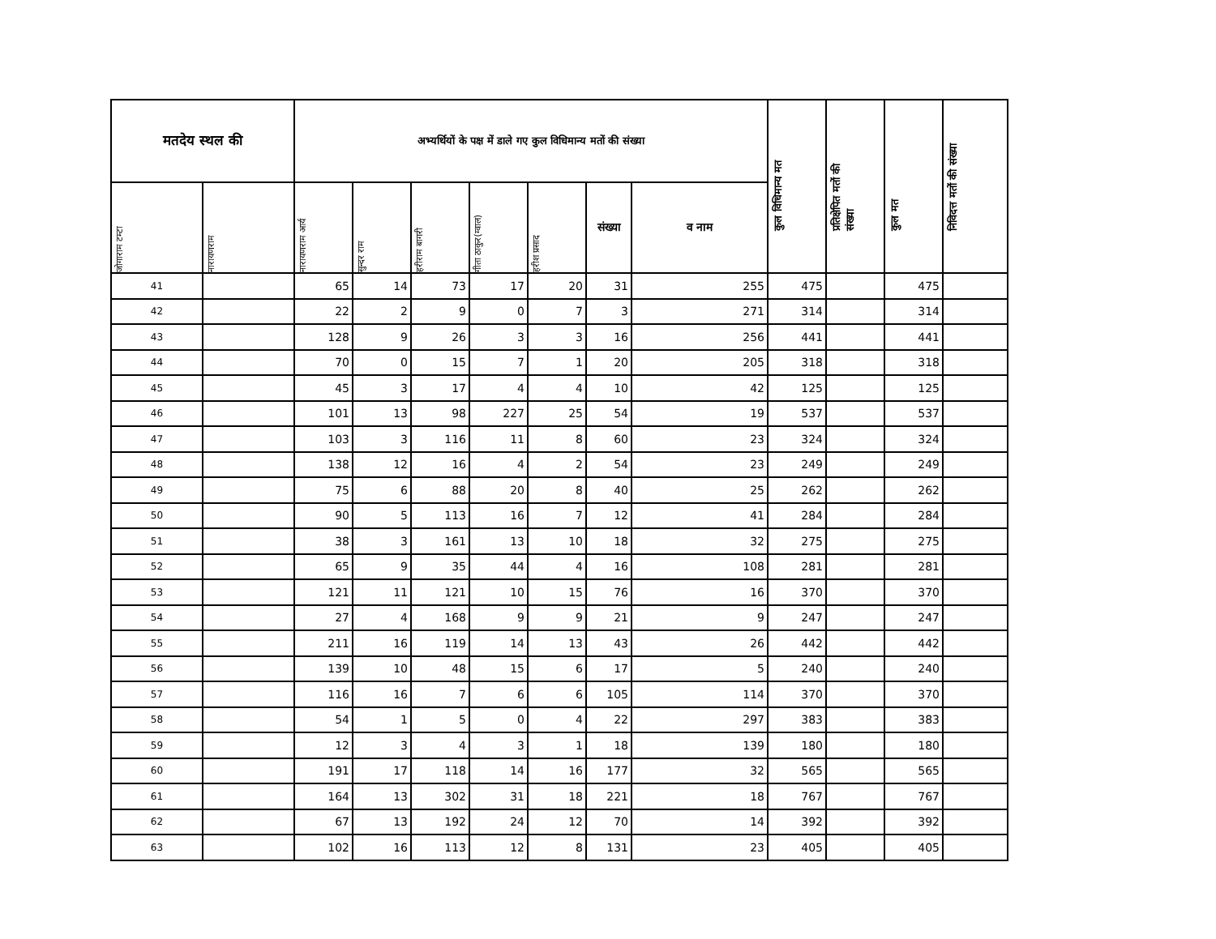| मतदेय स्थल की | | अभ्यर्थियों के पक्ष में डाले गए कुल विधिमान्य मतों की संख्या | | | | | | | कुल विधिमान्य मत | प्रतिक्षेपित मतों की संख्या | कुल मत | निविदत्त मतों की संख्या |
| --- | --- | --- | --- | --- | --- | --- | --- | --- | --- | --- | --- | --- |
| | जोगाराम टम्टा | नारायणराम | नारायणराम आर्य | सुन्दर राम | हरीराम बागरी | गीता ठाकुर(ग्वाल) | हरीश प्रसाद | | | | | |
| संख्या | | | | | | | | व नाम | | | | |
| 41 | | 65 | 14 | 73 | 17 | 20 | 31 | 255 | 475 | | 475 | |
| 42 | | 22 | 2 | 9 | 0 | 7 | 3 | 271 | 314 | | 314 | |
| 43 | | 128 | 9 | 26 | 3 | 3 | 16 | 256 | 441 | | 441 | |
| 44 | | 70 | 0 | 15 | 7 | 1 | 20 | 205 | 318 | | 318 | |
| 45 | | 45 | 3 | 17 | 4 | 4 | 10 | 42 | 125 | | 125 | |
| 46 | | 101 | 13 | 98 | 227 | 25 | 54 | 19 | 537 | | 537 | |
| 47 | | 103 | 3 | 116 | 11 | 8 | 60 | 23 | 324 | | 324 | |
| 48 | | 138 | 12 | 16 | 4 | 2 | 54 | 23 | 249 | | 249 | |
| 49 | | 75 | 6 | 88 | 20 | 8 | 40 | 25 | 262 | | 262 | |
| 50 | | 90 | 5 | 113 | 16 | 7 | 12 | 41 | 284 | | 284 | |
| 51 | | 38 | 3 | 161 | 13 | 10 | 18 | 32 | 275 | | 275 | |
| 52 | | 65 | 9 | 35 | 44 | 4 | 16 | 108 | 281 | | 281 | |
| 53 | | 121 | 11 | 121 | 10 | 15 | 76 | 16 | 370 | | 370 | |
| 54 | | 27 | 4 | 168 | 9 | 9 | 21 | 9 | 247 | | 247 | |
| 55 | | 211 | 16 | 119 | 14 | 13 | 43 | 26 | 442 | | 442 | |
| 56 | | 139 | 10 | 48 | 15 | 6 | 17 | 5 | 240 | | 240 | |
| 57 | | 116 | 16 | 7 | 6 | 6 | 105 | 114 | 370 | | 370 | |
| 58 | | 54 | 1 | 5 | 0 | 4 | 22 | 297 | 383 | | 383 | |
| 59 | | 12 | 3 | 4 | 3 | 1 | 18 | 139 | 180 | | 180 | |
| 60 | | 191 | 17 | 118 | 14 | 16 | 177 | 32 | 565 | | 565 | |
| 61 | | 164 | 13 | 302 | 31 | 18 | 221 | 18 | 767 | | 767 | |
| 62 | | 67 | 13 | 192 | 24 | 12 | 70 | 14 | 392 | | 392 | |
| 63 | | 102 | 16 | 113 | 12 | 8 | 131 | 23 | 405 | | 405 | |